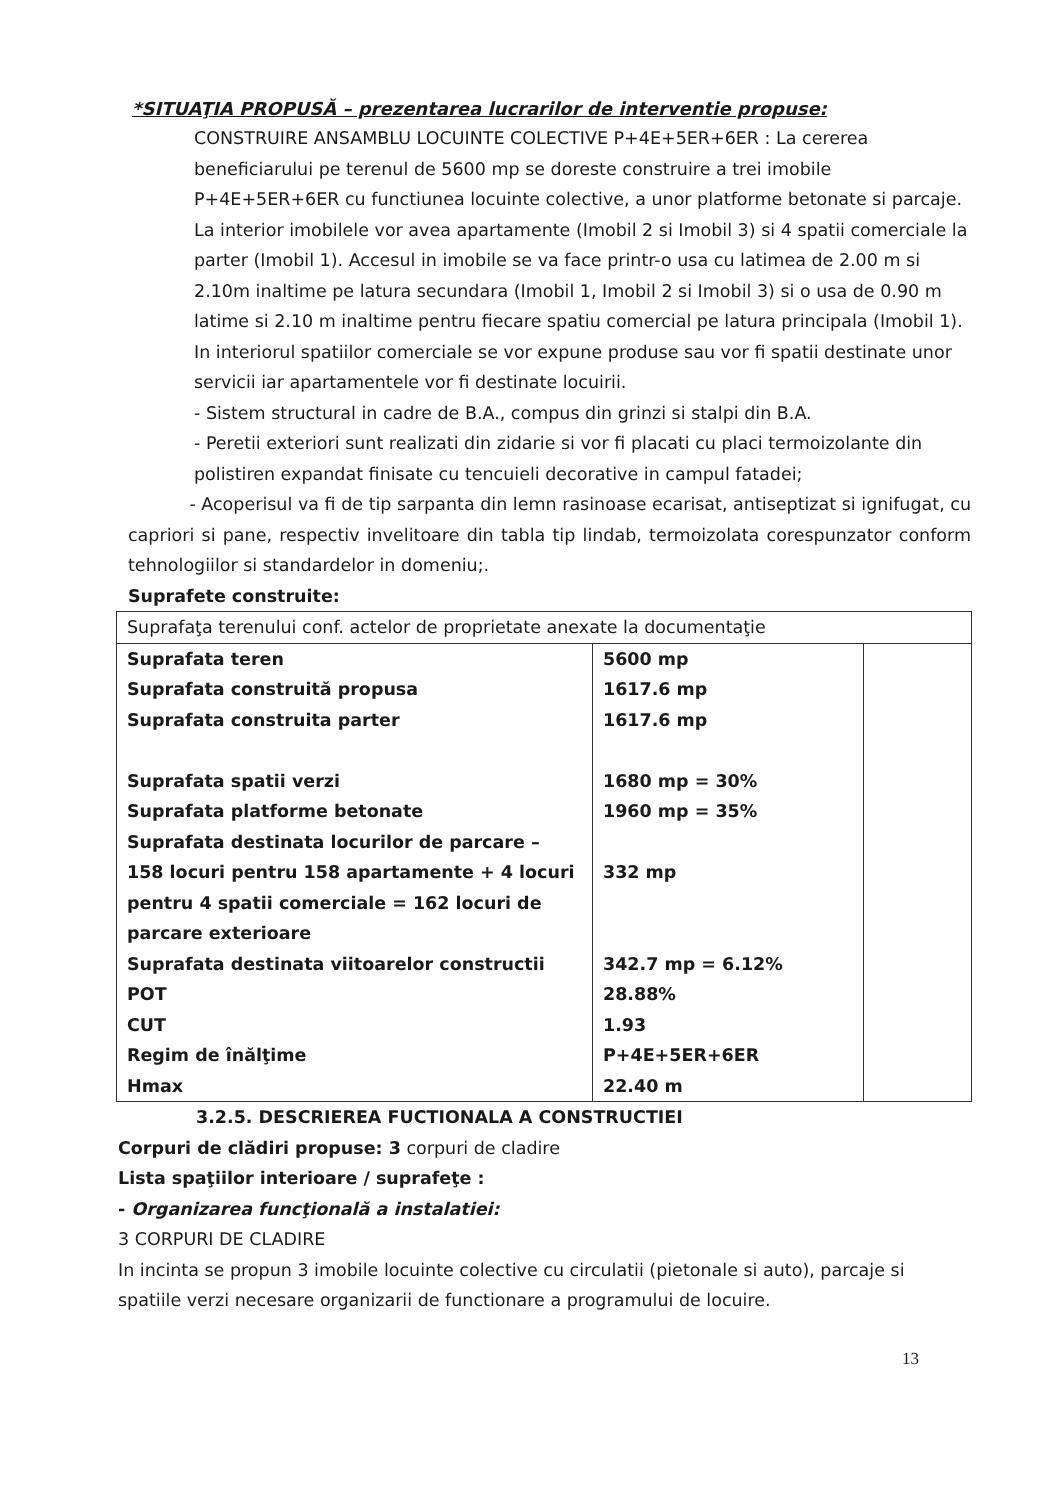*SITUAŢIA PROPUSĂ – prezentarea lucrarilor de interventie propuse:
CONSTRUIRE ANSAMBLU LOCUINTE COLECTIVE P+4E+5ER+6ER : La cererea beneficiarului pe terenul de 5600 mp se doreste construire a trei imobile P+4E+5ER+6ER cu functiunea locuinte colective, a unor platforme betonate si parcaje. La interior imobilele vor avea apartamente (Imobil 2 si Imobil 3) si 4 spatii comerciale la parter (Imobil 1). Accesul in imobile se va face printr-o usa cu latimea de 2.00 m si 2.10m inaltime pe latura secundara (Imobil 1, Imobil 2 si Imobil 3) si o usa de 0.90 m latime si 2.10 m inaltime pentru fiecare spatiu comercial pe latura principala (Imobil 1). In interiorul spatiilor comerciale se vor expune produse sau vor fi spatii destinate unor servicii iar apartamentele vor fi destinate locuirii.
- Sistem structural in cadre de B.A., compus din grinzi si stalpi din B.A.
- Peretii exteriori sunt realizati din zidarie si vor fi placati cu placi termoizolante din polistiren expandat finisate cu tencuieli decorative in campul fatadei;
- Acoperisul va fi de tip sarpanta din lemn rasinoase ecarisat, antiseptizat si ignifugat, cu capriori si pane, respectiv invelitoare din tabla tip lindab, termoizolata corespunzator conform tehnologiilor si standardelor in domeniu;.
Suprafete construite:
| Suprafaţa terenului conf. actelor de proprietate anexate la documentaţie | | |
| Suprafata teren Suprafata construită propusa Suprafata construita parter Suprafata spatii verzi Suprafata platforme betonate Suprafata destinata locurilor de parcare – 158 locuri pentru 158 apartamente + 4 locuri pentru 4 spatii comerciale = 162 locuri de parcare exterioare Suprafata destinata viitoarelor constructii POT CUT Regim de înălţime Hmax | 5600 mp 1617.6 mp 1617.6 mp 1680 mp = 30% 1960 mp = 35% 332 mp 342.7 mp = 6.12% 28.88% 1.93 P+4E+5ER+6ER 22.40 m | |
3.2.5. DESCRIEREA FUCTIONALA A CONSTRUCTIEI
Corpuri de clădiri propuse: 3 corpuri de cladire
Lista spaţiilor interioare / suprafeţe :
- Organizarea funcţională a instalatiei:
3 CORPURI DE CLADIRE
In incinta se propun 3 imobile locuinte colective cu circulatii (pietonale si auto), parcaje si spatiile verzi necesare organizarii de functionare a programului de locuire.
13